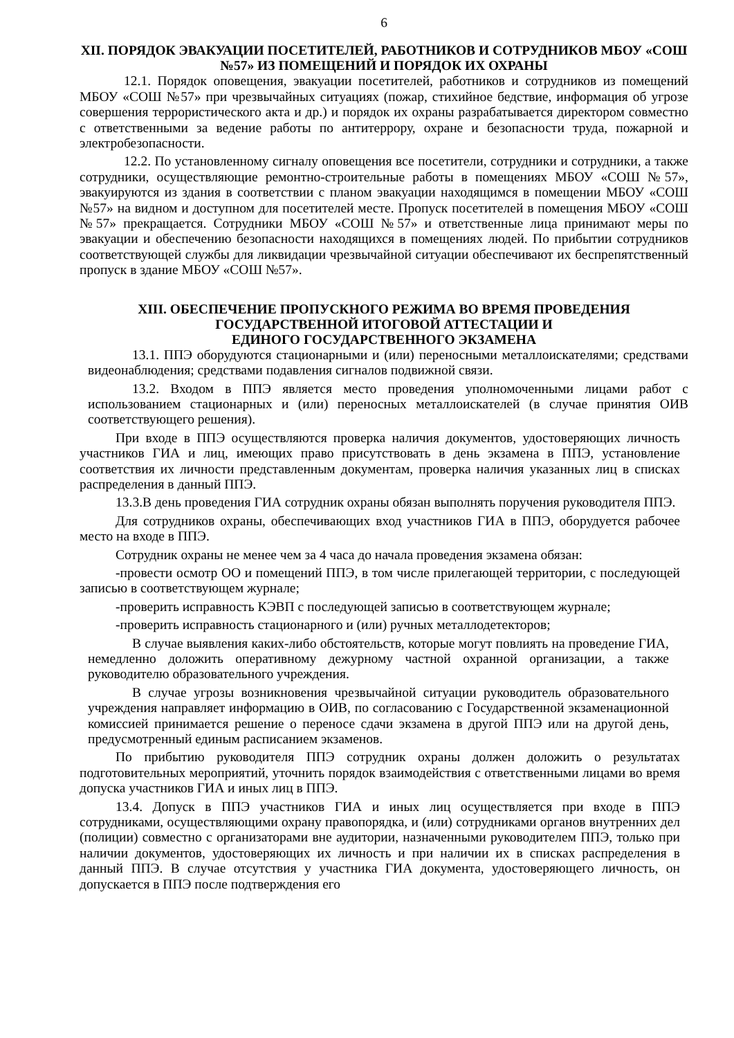6
XII. ПОРЯДОК ЭВАКУАЦИИ ПОСЕТИТЕЛЕЙ, РАБОТНИКОВ И СОТРУДНИКОВ МБОУ «СОШ №57» ИЗ ПОМЕЩЕНИЙ И ПОРЯДОК ИХ ОХРАНЫ
12.1. Порядок оповещения, эвакуации посетителей, работников и сотрудников из помещений МБОУ «СОШ №57» при чрезвычайных ситуациях (пожар, стихийное бедствие, информация об угрозе совершения террористического акта и др.) и порядок их охраны разрабатывается директором совместно с ответственными за ведение работы по антитеррору, охране и безопасности труда, пожарной и электробезопасности.
12.2. По установленному сигналу оповещения все посетители, сотрудники и сотрудники, а также сотрудники, осуществляющие ремонтно-строительные работы в помещениях МБОУ «СОШ №57», эвакуируются из здания в соответствии с планом эвакуации находящимся в помещении МБОУ «СОШ №57» на видном и доступном для посетителей месте. Пропуск посетителей в помещения МБОУ «СОШ №57» прекращается. Сотрудники МБОУ «СОШ №57» и ответственные лица принимают меры по эвакуации и обеспечению безопасности находящихся в помещениях людей. По прибытии сотрудников соответствующей службы для ликвидации чрезвычайной ситуации обеспечивают их беспрепятственный пропуск в здание МБОУ «СОШ №57».
XIII. ОБЕСПЕЧЕНИЕ ПРОПУСКНОГО РЕЖИМА ВО ВРЕМЯ ПРОВЕДЕНИЯ ГОСУДАРСТВЕННОЙ ИТОГОВОЙ АТТЕСТАЦИИ И
ЕДИНОГО ГОСУДАРСТВЕННОГО ЭКЗАМЕНА
13.1. ППЭ оборудуются стационарными и (или) переносными металлоискателями; средствами видеонаблюдения; средствами подавления сигналов подвижной связи.
13.2. Входом в ППЭ является место проведения уполномоченными лицами работ с использованием стационарных и (или) переносных металлоискателей (в случае принятия ОИВ соответствующего решения).
При входе в ППЭ осуществляются проверка наличия документов, удостоверяющих личность участников ГИА и лиц, имеющих право присутствовать в день экзамена в ППЭ, установление соответствия их личности представленным документам, проверка наличия указанных лиц в списках распределения в данный ППЭ.
13.3.В день проведения ГИА сотрудник охраны обязан выполнять поручения руководителя ППЭ.
Для сотрудников охраны, обеспечивающих вход участников ГИА в ППЭ, оборудуется рабочее место на входе в ППЭ.
Сотрудник охраны не менее чем за 4 часа до начала проведения экзамена обязан:
-провести осмотр ОО и помещений ППЭ, в том числе прилегающей территории, с последующей записью в соответствующем журнале;
-проверить исправность КЭВП с последующей записью в соответствующем журнале;
-проверить исправность стационарного и (или) ручных металлодетекторов;
В случае выявления каких-либо обстоятельств, которые могут повлиять на проведение ГИА, немедленно доложить оперативному дежурному частной охранной организации, а также руководителю образовательного учреждения.
В случае угрозы возникновения чрезвычайной ситуации руководитель образовательного учреждения направляет информацию в ОИВ, по согласованию с Государственной экзаменационной комиссией принимается решение о переносе сдачи экзамена в другой ППЭ или на другой день, предусмотренный единым расписанием экзаменов.
По прибытию руководителя ППЭ сотрудник охраны должен доложить о результатах подготовительных мероприятий, уточнить порядок взаимодействия с ответственными лицами во время допуска участников ГИА и иных лиц в ППЭ.
13.4. Допуск в ППЭ участников ГИА и иных лиц осуществляется при входе в ППЭ сотрудниками, осуществляющими охрану правопорядка, и (или) сотрудниками органов внутренних дел (полиции) совместно с организаторами вне аудитории, назначенными руководителем ППЭ, только при наличии документов, удостоверяющих их личность и при наличии их в списках распределения в данный ППЭ. В случае отсутствия у участника ГИА документа, удостоверяющего личность, он допускается в ППЭ после подтверждения его